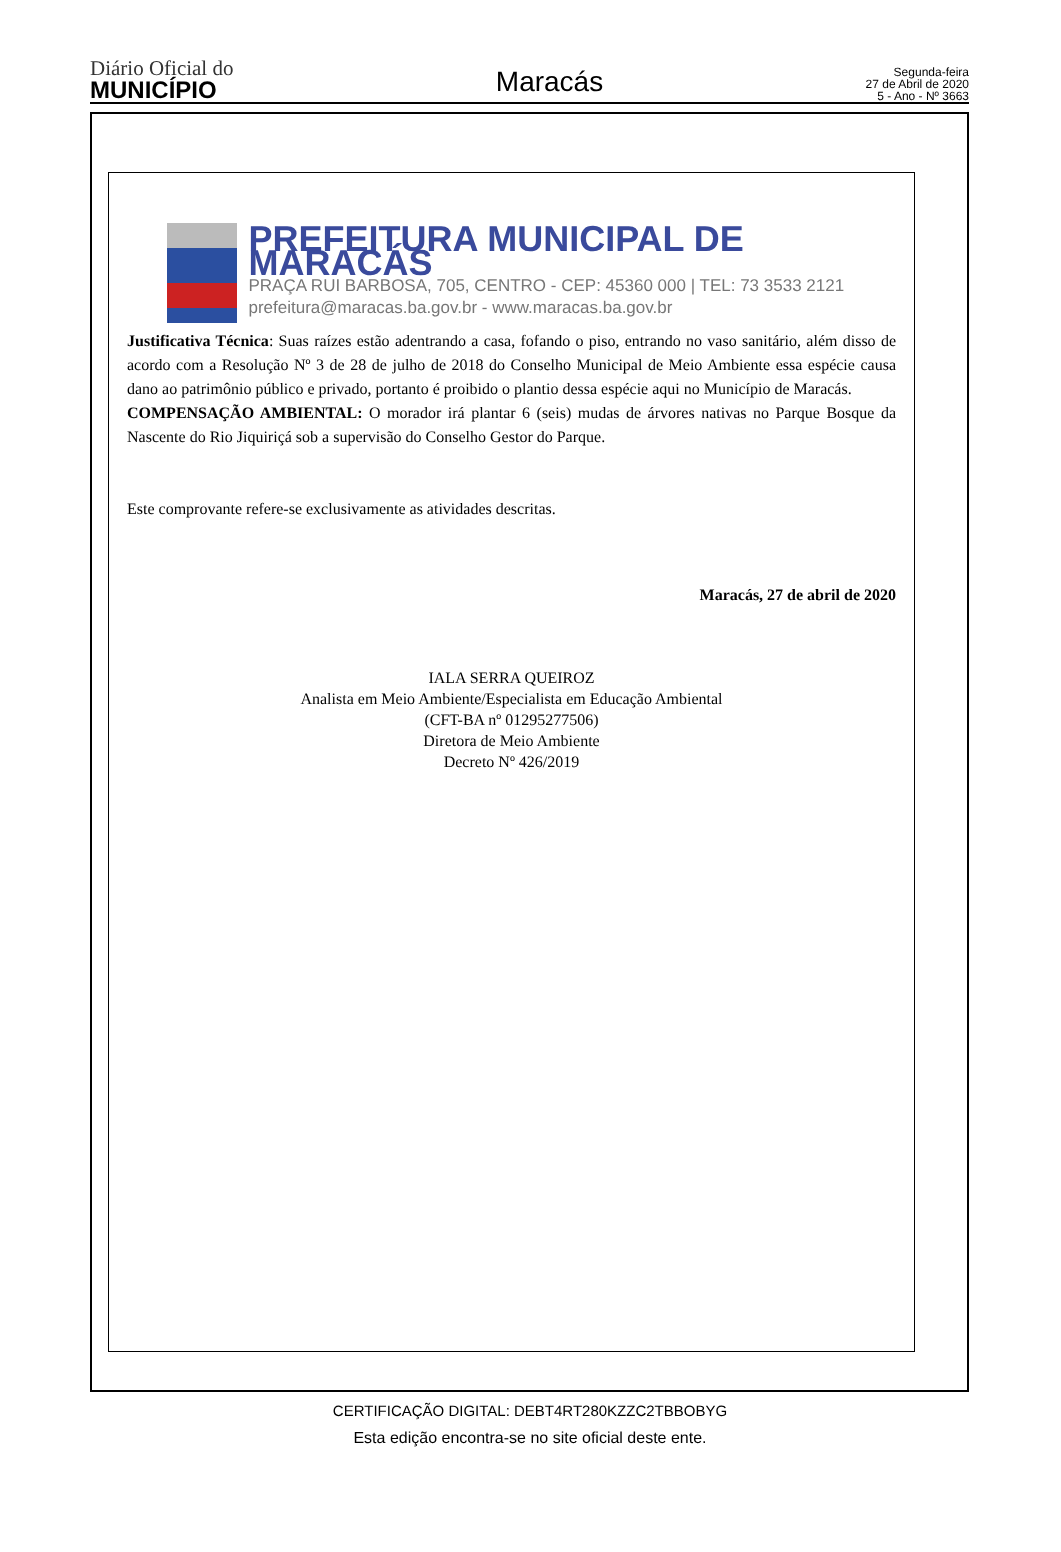Diário Oficial do
MUNICÍPIO
Maracás
Segunda-feira
27 de Abril de 2020
5 - Ano - Nº 3663
PREFEITURA MUNICIPAL DE MARACÁS
PRAÇA RUI BARBOSA, 705, CENTRO - CEP: 45360 000 | TEL: 73 3533 2121
prefeitura@maracas.ba.gov.br - www.maracas.ba.gov.br
Justificativa Técnica: Suas raízes estão adentrando a casa, fofando o piso, entrando no vaso sanitário, além disso de acordo com a Resolução Nº 3 de 28 de julho de 2018 do Conselho Municipal de Meio Ambiente essa espécie causa dano ao patrimônio público e privado, portanto é proibido o plantio dessa espécie aqui no Município de Maracás.
COMPENSAÇÃO AMBIENTAL: O morador irá plantar 6 (seis) mudas de árvores nativas no Parque Bosque da Nascente do Rio Jiquiriçá sob a supervisão do Conselho Gestor do Parque.
Este comprovante refere-se exclusivamente as atividades descritas.
Maracás, 27 de abril de 2020
IALA SERRA QUEIROZ
Analista em Meio Ambiente/Especialista em Educação Ambiental
(CFT-BA nº 01295277506)
Diretora de Meio Ambiente
Decreto Nº 426/2019
CERTIFICAÇÃO DIGITAL: DEBT4RT280KZZC2TBBOBYG
Esta edição encontra-se no site oficial deste ente.